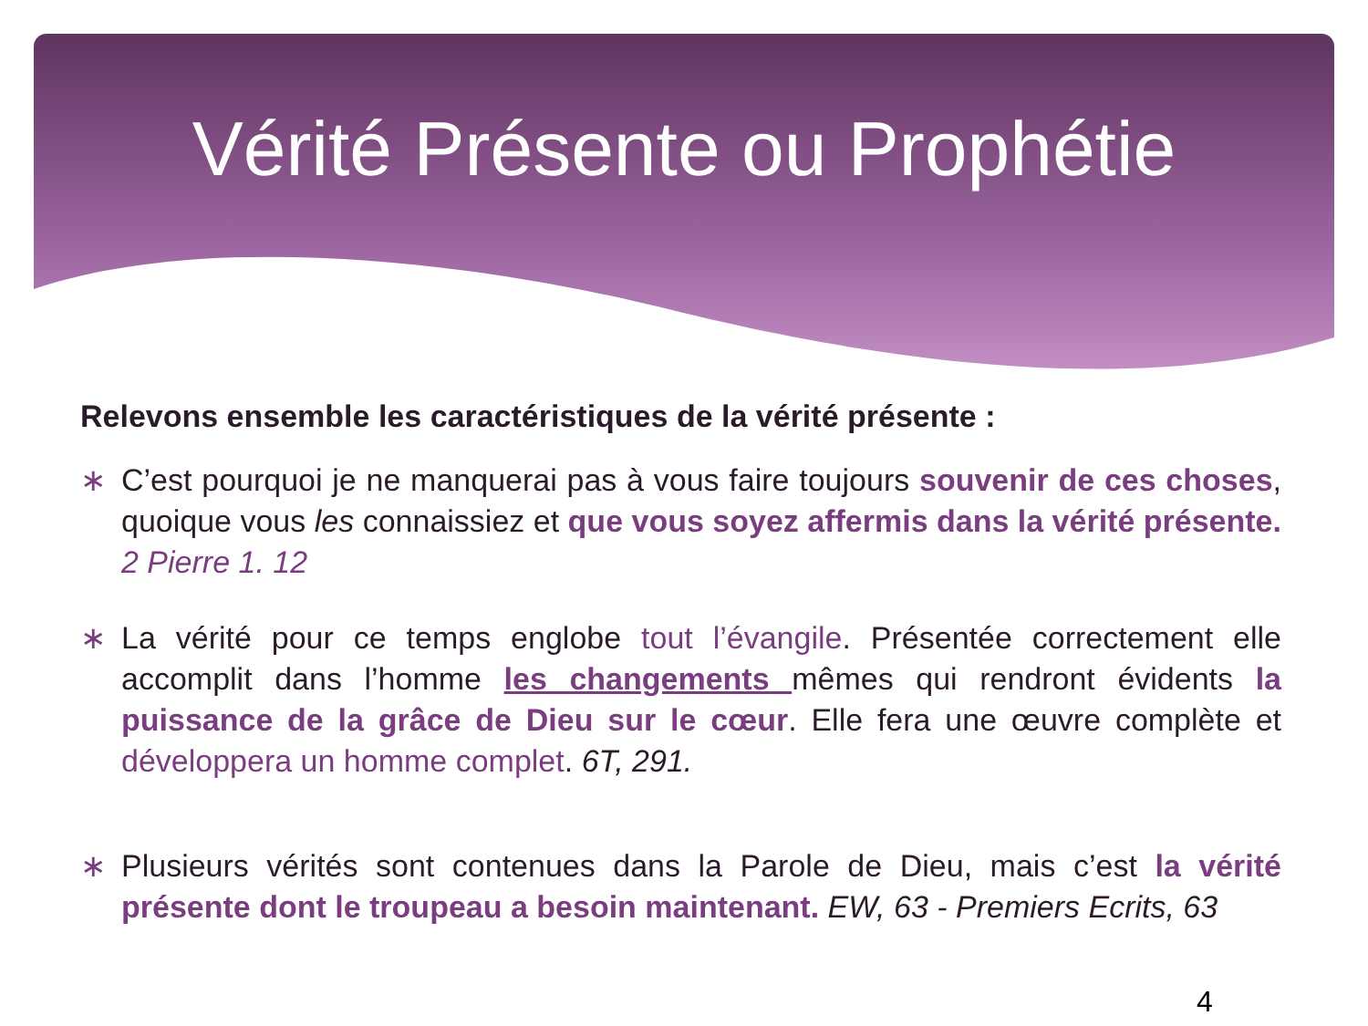Vérité Présente ou Prophétie
Relevons ensemble les caractéristiques de la vérité présente :
∗ C’est pourquoi je ne manquerai pas à vous faire toujours souvenir de ces choses, quoique vous les connaissiez et que vous soyez affermis dans la vérité présente. 2 Pierre 1. 12
∗ La vérité pour ce temps englobe tout l’évangile. Présentée correctement elle accomplit dans l’homme les changements mêmes qui rendront évidents la puissance de la grâce de Dieu sur le cœur. Elle fera une œuvre complète et développera un homme complet. 6T, 291.
∗ Plusieurs vérités sont contenues dans la Parole de Dieu, mais c’est la vérité présente dont le troupeau a besoin maintenant. EW, 63 - Premiers Ecrits, 63
4